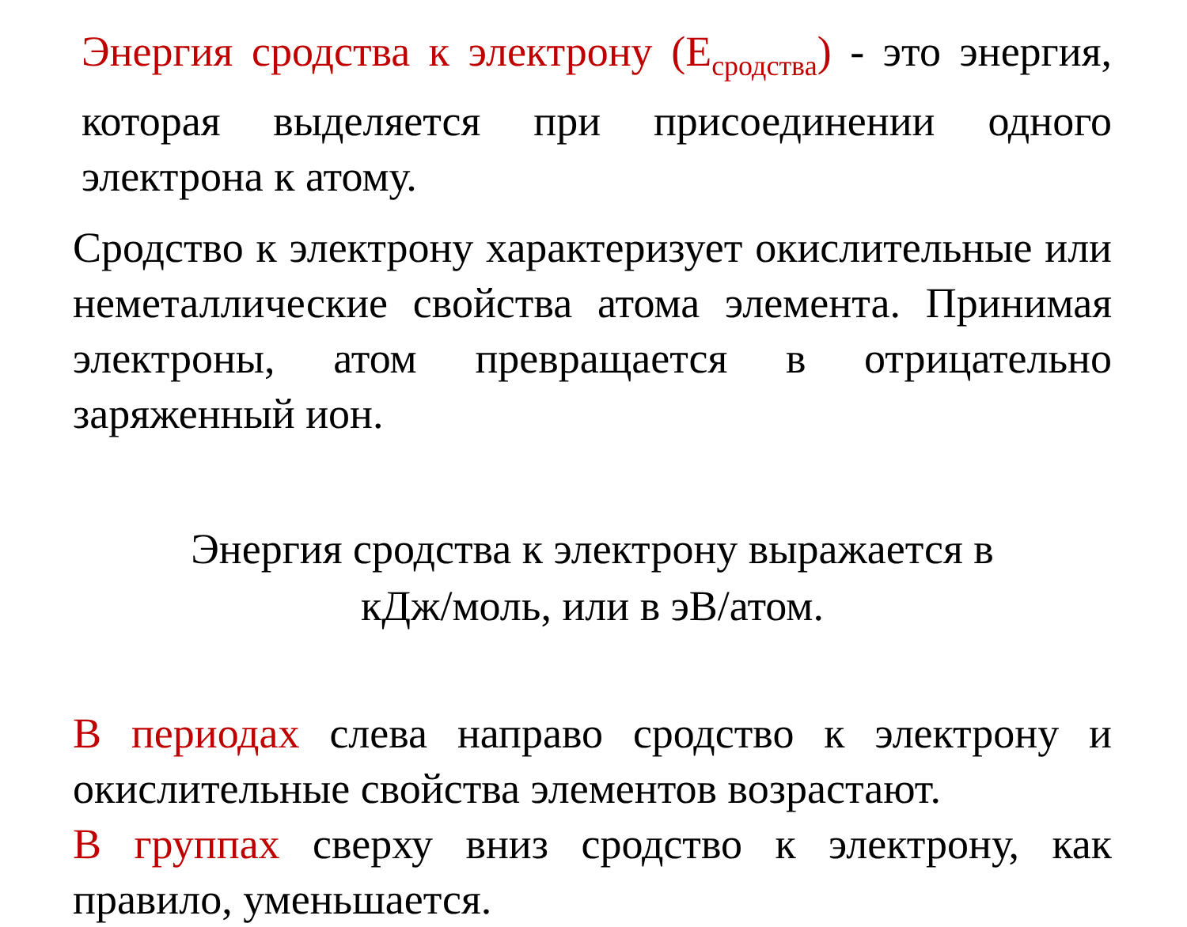Энергия сродства к электрону (Е<sub>сродства</sub>) - это энергия, которая выделяется при присоединении одного электрона к атому.
Сродство к электрону характеризует окислительные или неметаллические свойства атома элемента. Принимая электроны, атом превращается в отрицательно заряженный ион.
Энергия сродства к электрону выражается в
кДж/моль, или в эВ/атом.
В периодах слева направо сродство к электрону и окислительные свойства элементов возрастают.
В группах сверху вниз сродство к электрону, как правило, уменьшается.